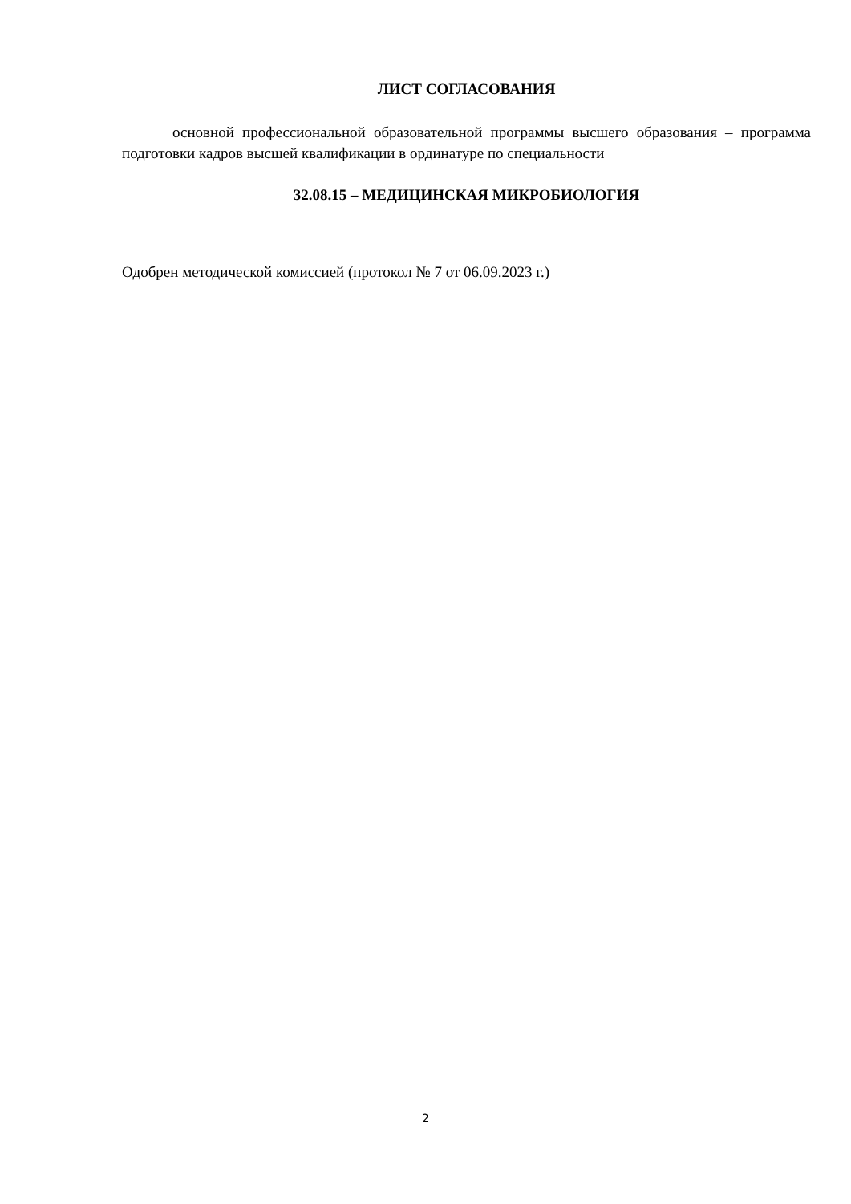ЛИСТ СОГЛАСОВАНИЯ
основной профессиональной образовательной программы высшего образования – программа подготовки кадров высшей квалификации в ординатуре по специальности
32.08.15 – МЕДИЦИНСКАЯ МИКРОБИОЛОГИЯ
Одобрен методической комиссией (протокол № 7 от 06.09.2023 г.)
2